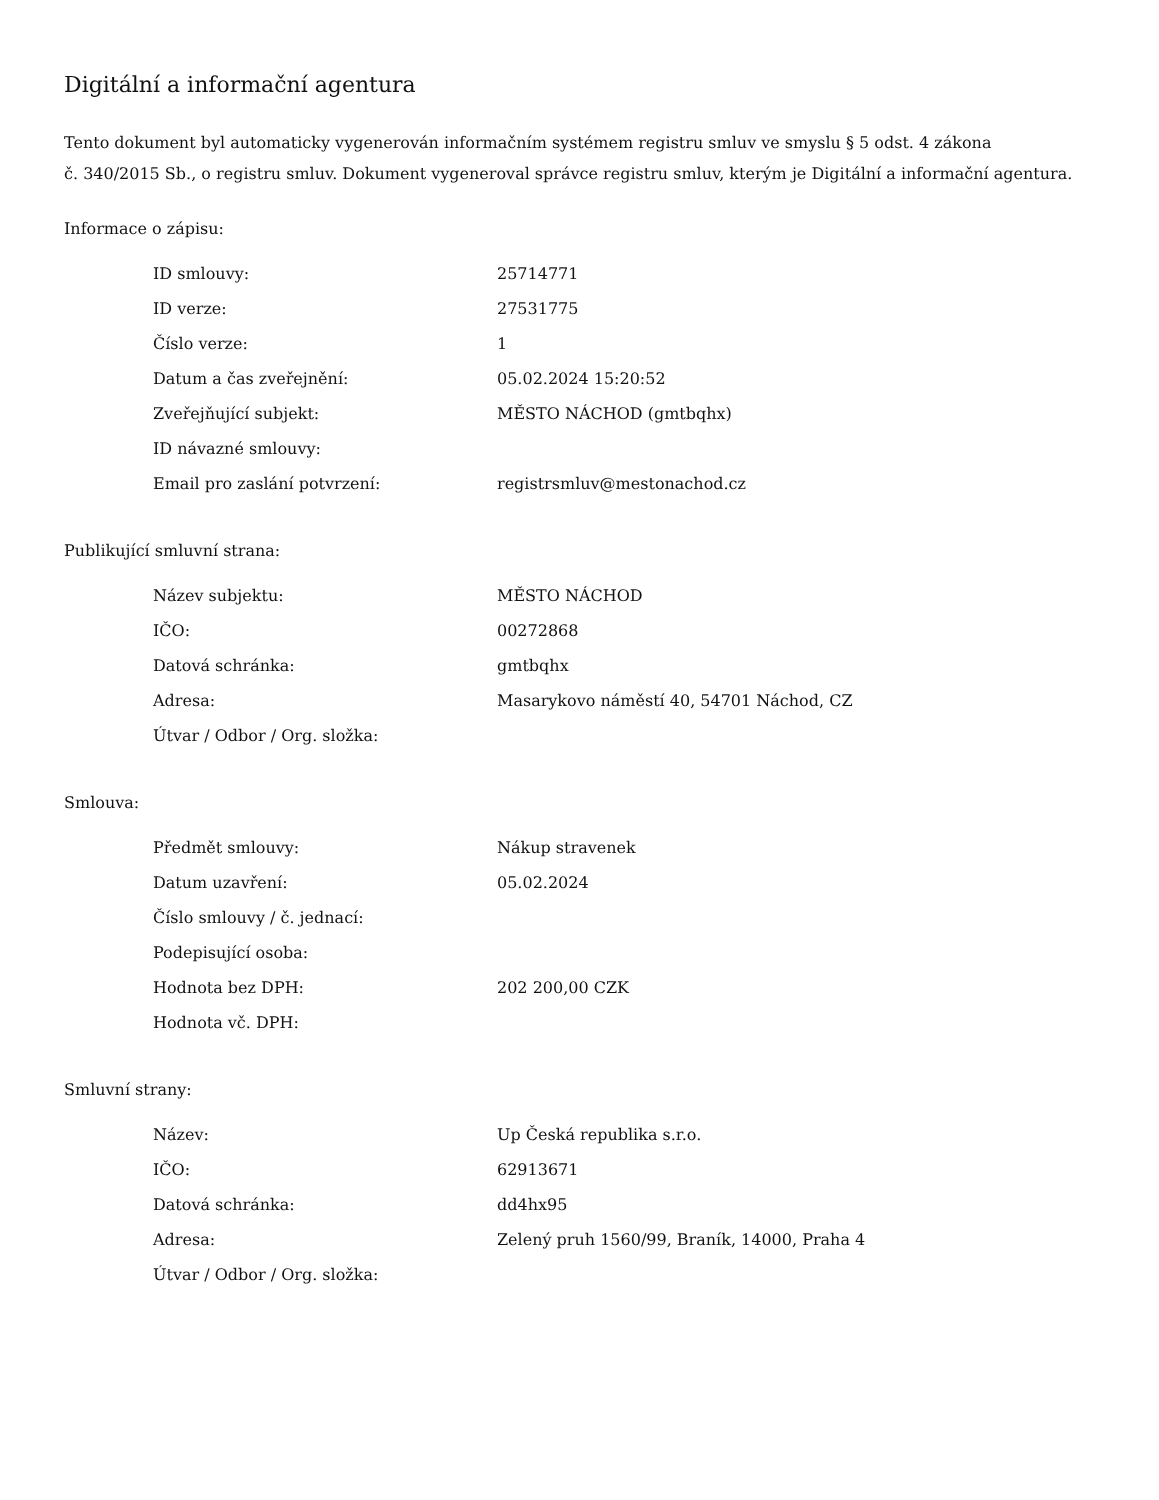Digitální a informační agentura
Tento dokument byl automaticky vygenerován informačním systémem registru smluv ve smyslu § 5 odst. 4 zákona
č. 340/2015 Sb., o registru smluv. Dokument vygeneroval správce registru smluv, kterým je Digitální a informační agentura.
Informace o zápisu:
| ID smlouvy: | 25714771 |
| ID verze: | 27531775 |
| Číslo verze: | 1 |
| Datum a čas zveřejnění: | 05.02.2024 15:20:52 |
| Zveřejňující subjekt: | MĚSTO NÁCHOD (gmtbqhx) |
| ID návazné smlouvy: | |
| Email pro zaslání potvrzení: | registrsmluv@mestonachod.cz |
Publikující smluvní strana:
| Název subjektu: | MĚSTO NÁCHOD |
| IČO: | 00272868 |
| Datová schránka: | gmtbqhx |
| Adresa: | Masarykovo náměstí 40, 54701 Náchod, CZ |
| Útvar / Odbor / Org. složka: | |
Smlouva:
| Předmět smlouvy: | Nákup stravenek |
| Datum uzavření: | 05.02.2024 |
| Číslo smlouvy / č. jednací: | |
| Podepisující osoba: | |
| Hodnota bez DPH: | 202 200,00 CZK |
| Hodnota vč. DPH: | |
Smluvní strany:
| Název: | Up Česká republika s.r.o. |
| IČO: | 62913671 |
| Datová schránka: | dd4hx95 |
| Adresa: | Zelený pruh 1560/99, Braník, 14000, Praha 4 |
| Útvar / Odbor / Org. složka: | |